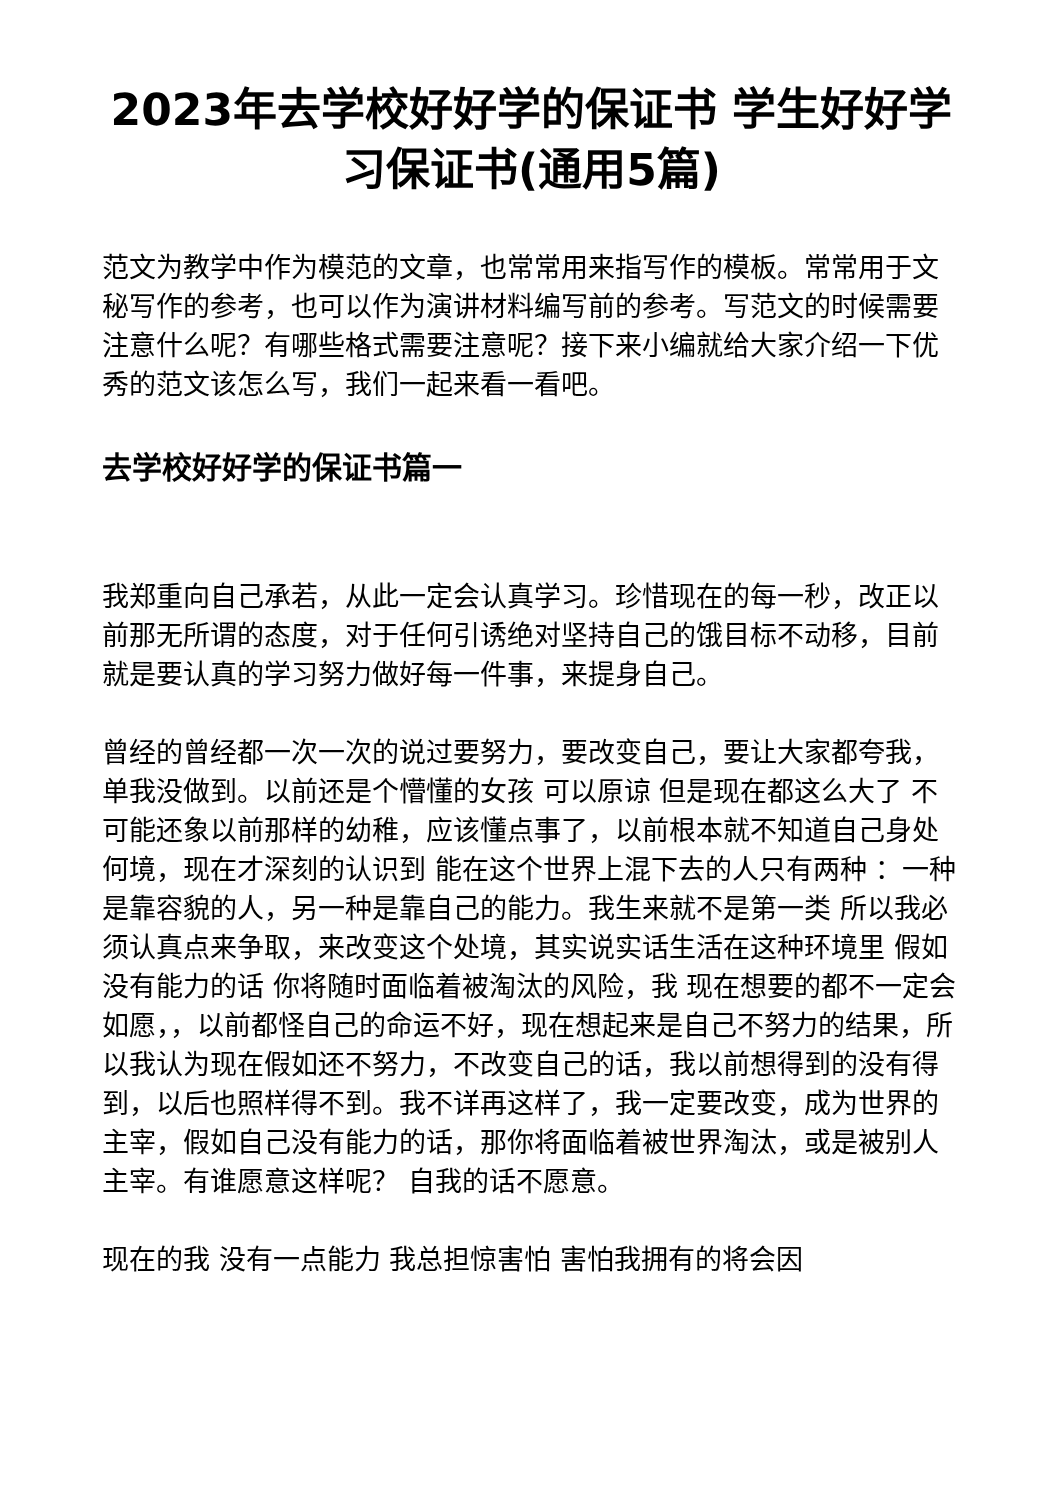2023年去学校好好学的保证书 学生好好学习保证书(通用5篇)
范文为教学中作为模范的文章，也常常用来指写作的模板。常常用于文秘写作的参考，也可以作为演讲材料编写前的参考。写范文的时候需要注意什么呢？有哪些格式需要注意呢？接下来小编就给大家介绍一下优秀的范文该怎么写，我们一起来看一看吧。
去学校好好学的保证书篇一
我郑重向自己承若，从此一定会认真学习。珍惜现在的每一秒，改正以前那无所谓的态度，对于任何引诱绝对坚持自己的饿目标不动移，目前就是要认真的学习努力做好每一件事，来提身自己。
曾经的曾经都一次一次的说过要努力，要改变自己，要让大家都夸我， 单我没做到。以前还是个懵懂的女孩 可以原谅 但是现在都这么大了 不可能还象以前那样的幼稚，应该懂点事了，以前根本就不知道自己身处何境，现在才深刻的认识到 能在这个世界上混下去的人只有两种 ：一种是靠容貌的人，另一种是靠自己的能力。我生来就不是第一类 所以我必须认真点来争取，来改变这个处境，其实说实话生活在这种环境里 假如没有能力的话 你将随时面临着被淘汰的风险，我 现在想要的都不一定会如愿，，以前都怪自己的命运不好，现在想起来是自己不努力的结果，所以我认为现在假如还不努力，不改变自己的话，我以前想得到的没有得到，以后也照样得不到。我不详再这样了，我一定要改变，成为世界的主宰，假如自己没有能力的话，那你将面临着被世界淘汰，或是被别人主宰。有谁愿意这样呢？ 自我的话不愿意。
现在的我 没有一点能力 我总担惊害怕 害怕我拥有的将会因